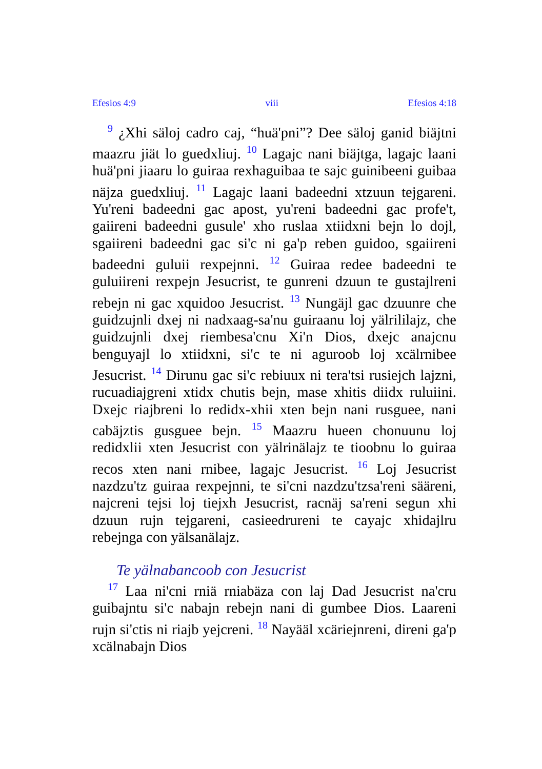Efesios 4:9 viii Efesios 4:18
<sup>9</sup> ¿Xhi säloj cadro caj, “huä'pni”? Dee säloj ganid biäjtni maazru jiät lo guedxliuj. <sup>10</sup> Lagajc nani biäjtga, lagajc laani huä'pni jiaaru lo guiraa rexhaguibaa te sajc guinibeeni guibaa näjza guedxliuj. <sup>11</sup> Lagajc laani badeedni xtzuun tejgareni. Yu'reni badeedni gac apost, yu'reni badeedni gac profe't, gaiireni badeedni gusule' xho ruslaa xtiidxni bejn lo dojl, sgaiireni badeedni gac si'c ni ga'p reben guidoo, sgaiireni badeedni guluii rexpejnni. <sup>12</sup> Guiraa redee badeedni te guluiireni rexpejn Jesucrist, te gunreni dzuun te gustajlreni rebejn ni gac xquidoo Jesucrist. <sup>13</sup> Nungäjl gac dzuunre che guidzujnli dxej ni nadxaag-sa'nu guiraanu loj yälrililajz, che guidzujnli dxej riembesa'cnu Xi'n Dios, dxejc anajcnu benguyajl lo xtiidxni, si'c te ni aguroob loj xcälrnibee Jesucrist. <sup>14</sup> Dirunu gac si'c rebiuux ni tera'tsi rusiejch lajzni, rucuadiajgreni xtidx chutis bejn, mase xhitis diidx ruluiini. Dxejc riajbreni lo redidx-xhii xten bejn nani rusguee, nani cabäjztis gusguee bejn. <sup>15</sup> Maazru hueen chonuunu loj redidxlii xten Jesucrist con yälrinälajz te tioobnu lo guiraa recos xten nani rnibee, lagajc Jesucrist. <sup>16</sup> Loj Jesucrist nazdzu'tz guiraa rexpejnni, te si'cni nazdzu'tzsa'reni sääreni, najcreni tejsi loj tiejxh Jesucrist, racnäj sa'reni segun xhi dzuun rujn tejgareni, casieedrureni te cayajc xhidajlru rebejnga con yälsanälajz.
Te yälnabancoob con Jesucrist
<sup>17</sup> Laa ni'cni rniä rniabäza con laj Dad Jesucrist na'cru guibajntu si'c nabajn rebejn nani di gumbee Dios. Laareni rujn si'ctis ni riajb yejcreni. <sup>18</sup> Nayääl xcäriejnreni, direni ga'p xcälnabajn Dios